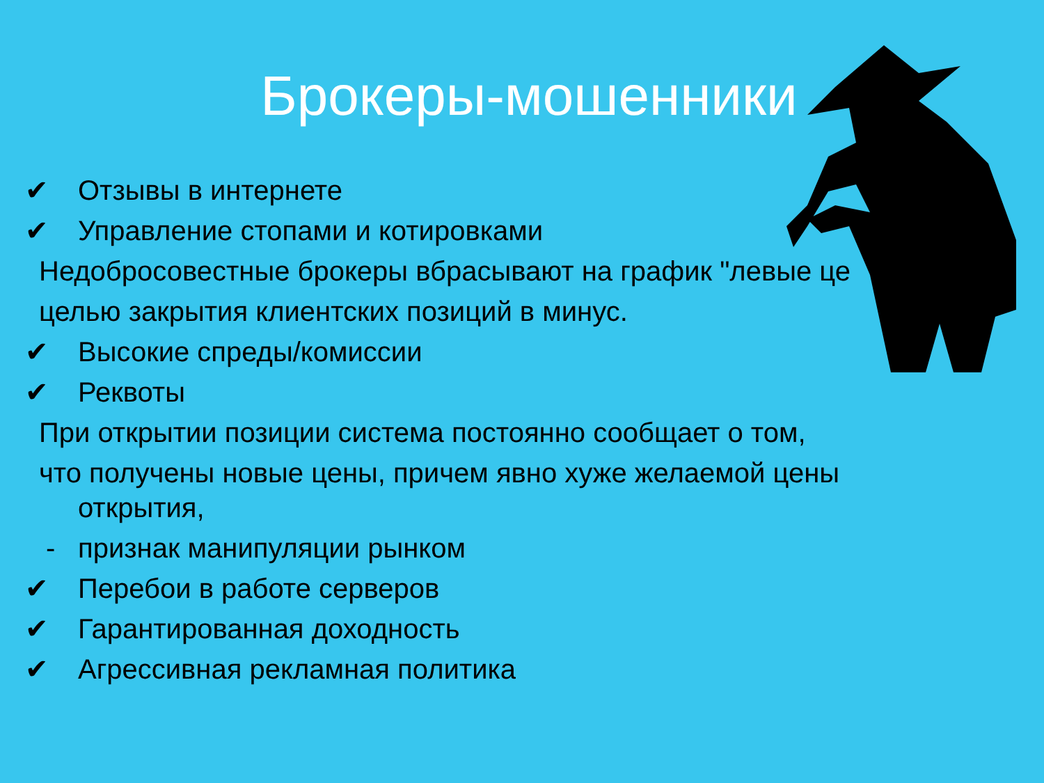Брокеры-мошенники
✔ Отзывы в интернете
✔ Управление стопами и котировками
Недобросовестные брокеры вбрасывают на график "левые це
целью закрытия клиентских позиций в минус.
✔ Высокие спреды/комиссии
✔ Реквоты
При открытии позиции система постоянно сообщает о том,
что получены новые цены, причем явно хуже желаемой цены
открытия,
- признак манипуляции рынком
✔ Перебои в работе серверов
✔ Гарантированная доходность
✔ Агрессивная рекламная политика